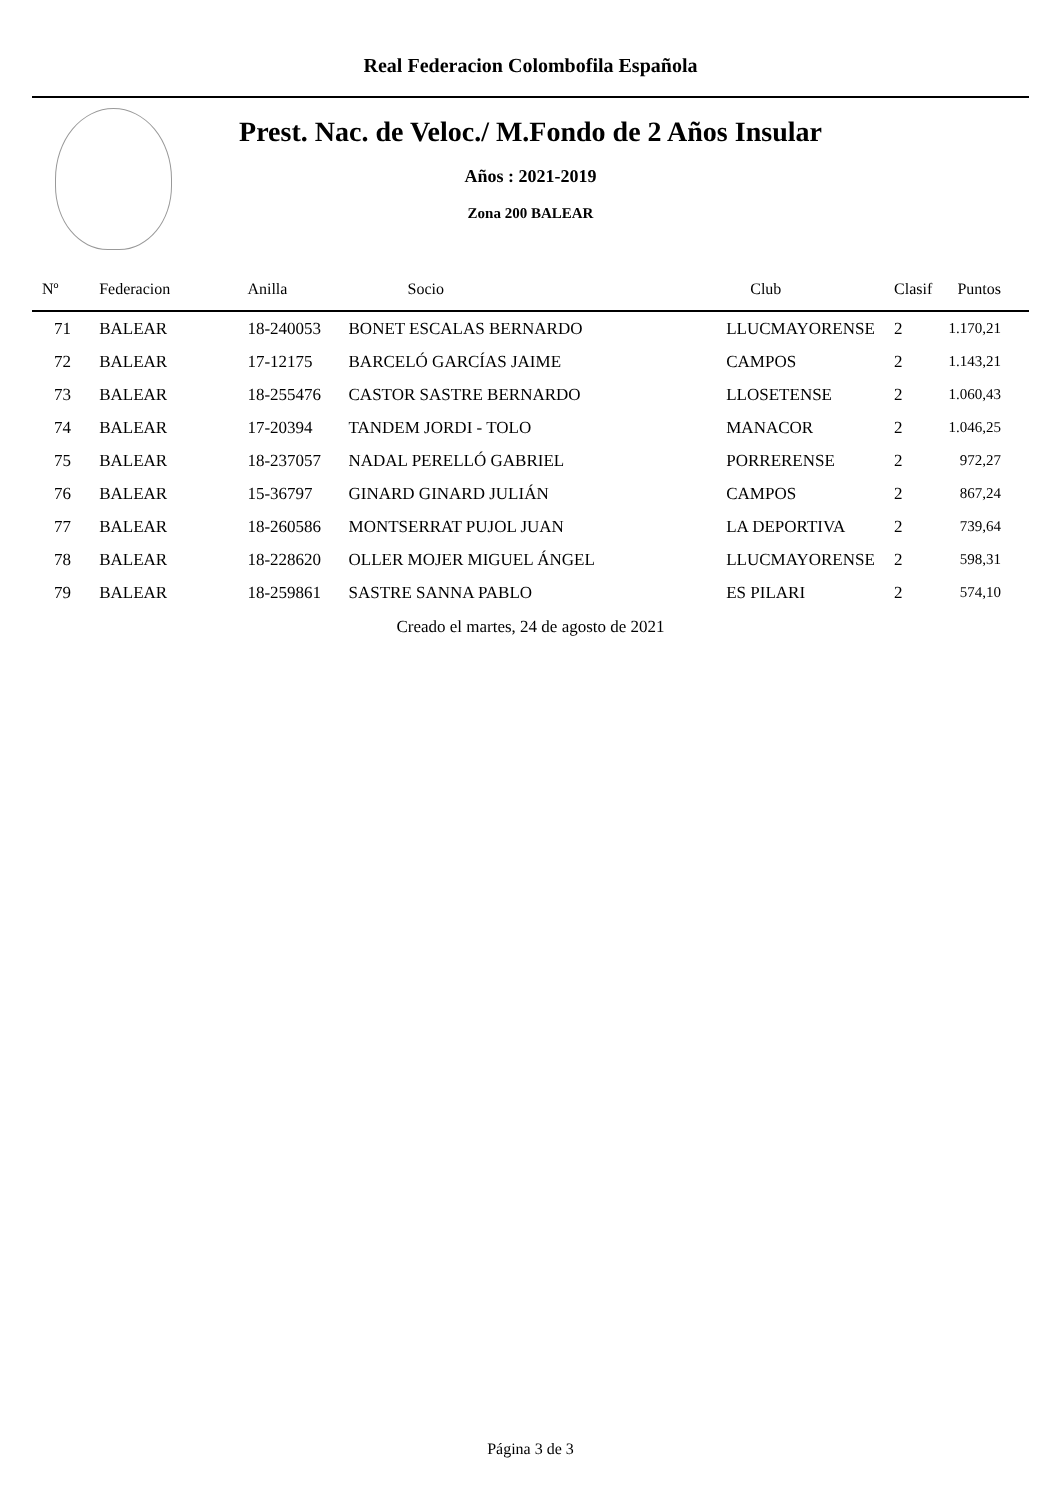Real Federacion Colombofila Española
Prest. Nac. de Veloc./ M.Fondo de 2 Años Insular
Años : 2021-2019
Zona 200 BALEAR
| Nº | Federacion | Anilla | Socio | Club | Clasif | Puntos |
| --- | --- | --- | --- | --- | --- | --- |
| 71 | BALEAR | 18-240053 | BONET ESCALAS BERNARDO | LLUCMAYORENSE | 2 | 1.170,21 |
| 72 | BALEAR | 17-12175 | BARCELÓ GARCÍAS JAIME | CAMPOS | 2 | 1.143,21 |
| 73 | BALEAR | 18-255476 | CASTOR SASTRE BERNARDO | LLOSETENSE | 2 | 1.060,43 |
| 74 | BALEAR | 17-20394 | TANDEM JORDI - TOLO | MANACOR | 2 | 1.046,25 |
| 75 | BALEAR | 18-237057 | NADAL PERELLÓ GABRIEL | PORRERENSE | 2 | 972,27 |
| 76 | BALEAR | 15-36797 | GINARD GINARD JULIÁN | CAMPOS | 2 | 867,24 |
| 77 | BALEAR | 18-260586 | MONTSERRAT PUJOL JUAN | LA DEPORTIVA | 2 | 739,64 |
| 78 | BALEAR | 18-228620 | OLLER MOJER MIGUEL ÁNGEL | LLUCMAYORENSE | 2 | 598,31 |
| 79 | BALEAR | 18-259861 | SASTRE SANNA PABLO | ES PILARI | 2 | 574,10 |
Creado el martes, 24 de agosto de 2021
Página 3 de 3